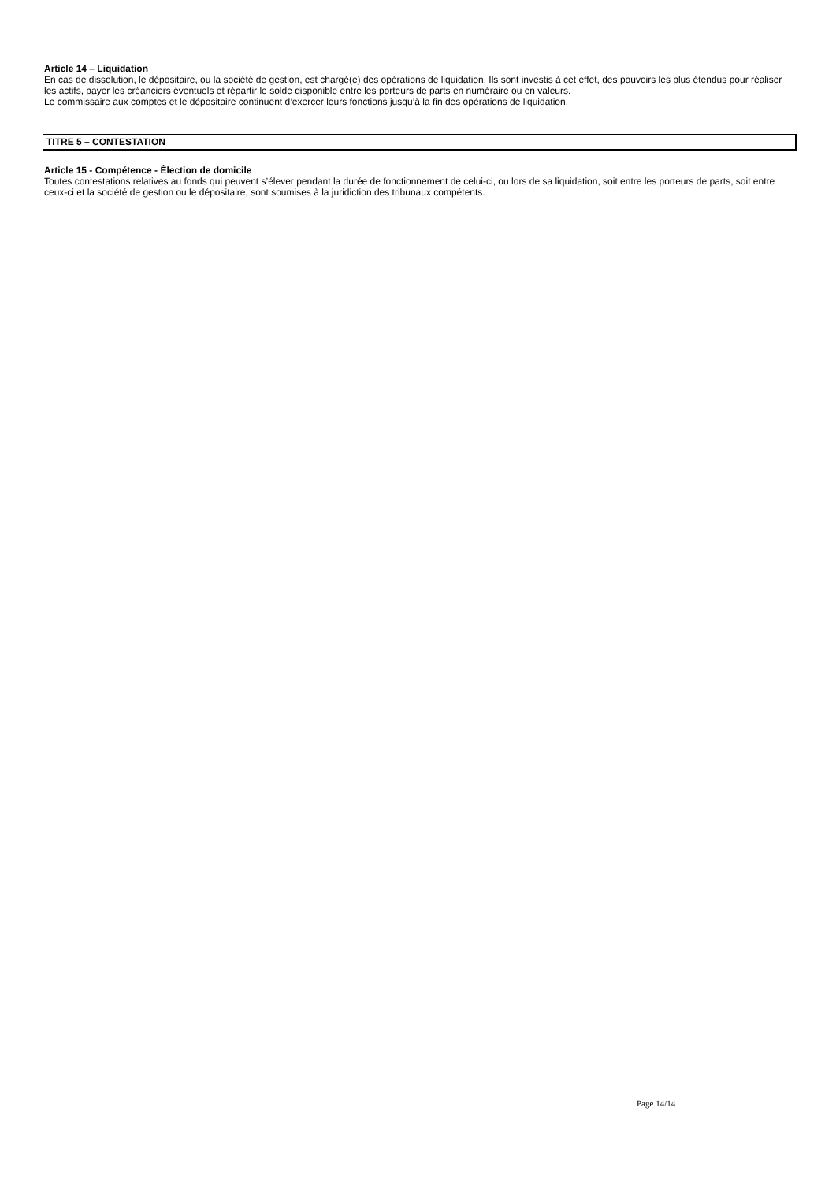Article 14 – Liquidation
En cas de dissolution, le dépositaire, ou la société de gestion, est chargé(e) des opérations de liquidation. Ils sont investis à cet effet, des pouvoirs les plus étendus pour réaliser les actifs, payer les créanciers éventuels et répartir le solde disponible entre les porteurs de parts en numéraire ou en valeurs.
Le commissaire aux comptes et le dépositaire continuent d’exercer leurs fonctions jusqu’à la fin des opérations de liquidation.
TITRE 5 – CONTESTATION
Article 15 - Compétence - Élection de domicile
Toutes contestations relatives au fonds qui peuvent s’élever pendant la durée de fonctionnement de celui-ci, ou lors de sa liquidation, soit entre les porteurs de parts, soit entre ceux-ci et la société de gestion ou le dépositaire, sont soumises à la juridiction des tribunaux compétents.
Page 14/14